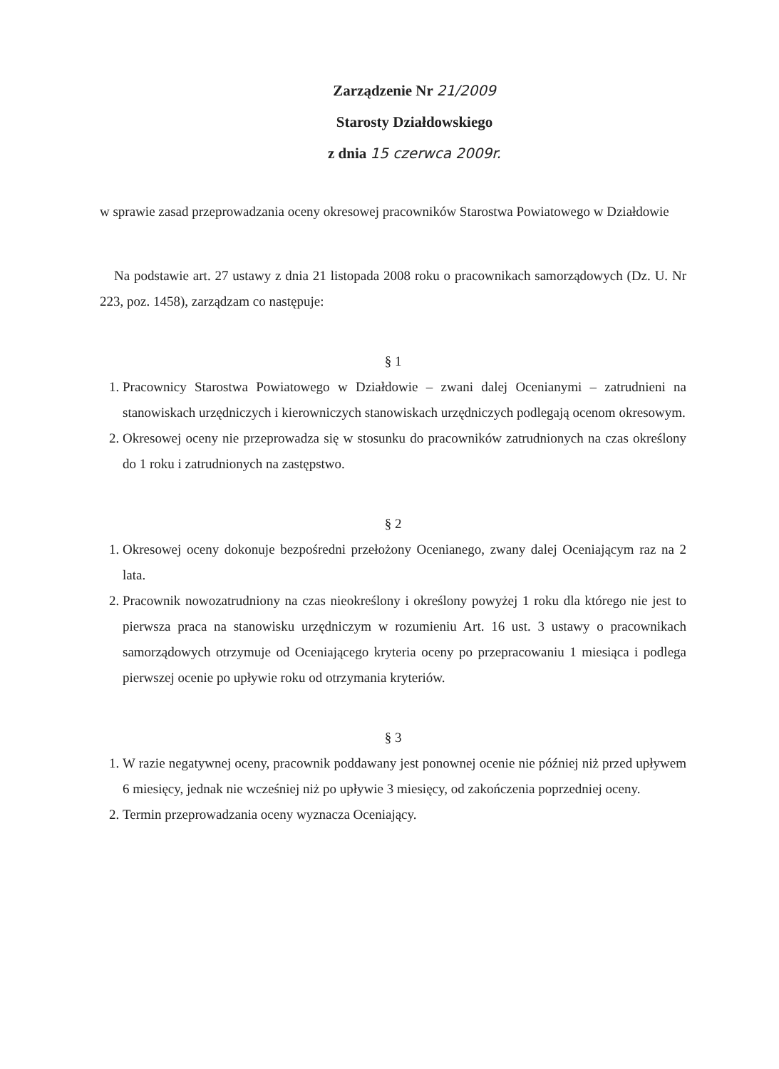Zarządzenie Nr 21/2009
Starosty Działdowskiego
z dnia 15 czerwca 2009r.
w sprawie zasad przeprowadzania oceny okresowej pracowników Starostwa Powiatowego w Działdowie
Na podstawie art. 27 ustawy z dnia 21 listopada 2008 roku o pracownikach samorządowych (Dz. U. Nr 223, poz. 1458), zarządzam co następuje:
§ 1
1. Pracownicy Starostwa Powiatowego w Działdowie – zwani dalej Ocenianymi – zatrudnieni na stanowiskach urzędniczych i kierowniczych stanowiskach urzędniczych podlegają ocenom okresowym.
2. Okresowej oceny nie przeprowadza się w stosunku do pracowników zatrudnionych na czas określony do 1 roku i zatrudnionych na zastępstwo.
§ 2
1. Okresowej oceny dokonuje bezpośredni przełożony Ocenianego, zwany dalej Oceniającym raz na 2 lata.
2. Pracownik nowozatrudniony na czas nieokreślony i określony powyżej 1 roku dla którego nie jest to pierwsza praca na stanowisku urzędniczym w rozumieniu Art. 16 ust. 3 ustawy o pracownikach samorządowych otrzymuje od Oceniającego kryteria oceny po przepracowaniu 1 miesiąca i podlega pierwszej ocenie po upływie roku od otrzymania kryteriów.
§ 3
1. W razie negatywnej oceny, pracownik poddawany jest ponownej ocenie nie później niż przed upływem 6 miesięcy, jednak nie wcześniej niż po upływie 3 miesięcy, od zakończenia poprzedniej oceny.
2. Termin przeprowadzania oceny wyznacza Oceniający.